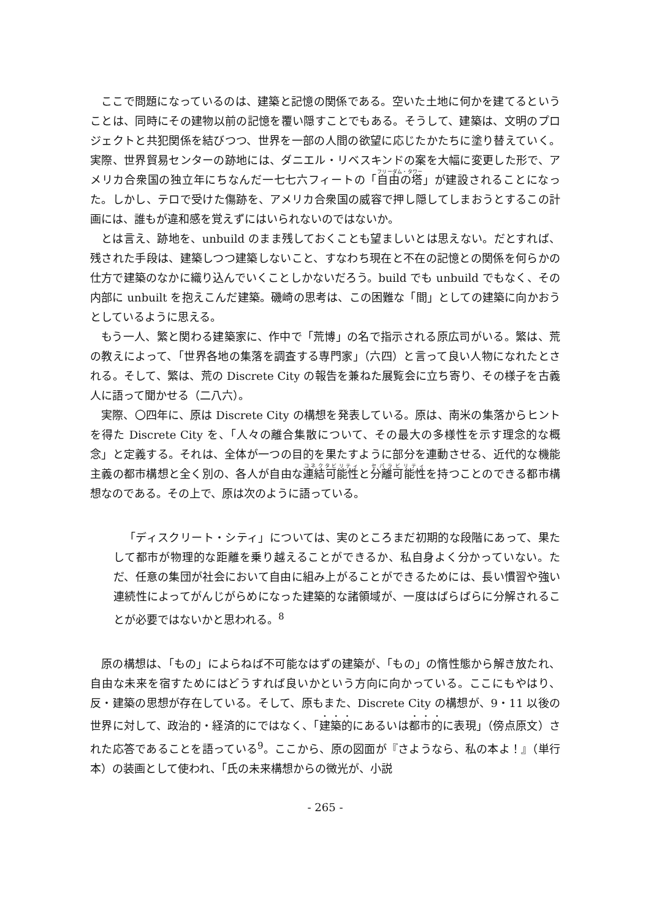ここで問題になっているのは、建築と記憶の関係である。空いた土地に何かを建てるということは、同時にその建物以前の記憶を覆い隠すことでもある。そうして、建築は、文明のプロジェクトと共犯関係を結びつつ、世界を一部の人間の欲望に応じたかたちに塗り替えていく。実際、世界貿易センターの跡地には、ダニエル・リベスキンドの案を大幅に変更した形で、アメリカ合衆国の独立年にちなんだ一七七六フィートの「自由の塔」が建設されることになった。しかし、テロで受けた傷跡を、アメリカ合衆国の威容で押し隠してしまおうとするこの計画には、誰もが違和感を覚えずにはいられないのではないか。
とは言え、跡地を、unbuild のまま残しておくことも望ましいとは思えない。だとすれば、残された手段は、建築しつつ建築しないこと、すなわち現在と不在の記憶との関係を何らかの仕方で建築のなかに織り込んでいくことしかないだろう。build でも unbuild でもなく、その内部に unbuilt を抱えこんだ建築。磯崎の思考は、この困難な「間」としての建築に向かおうとしているように思える。
もう一人、繁と関わる建築家に、作中で「荒博」の名で指示される原広司がいる。繁は、荒の教えによって、「世界各地の集落を調査する専門家」（六四）と言って良い人物になれたとされる。そして、繁は、荒の Discrete City の報告を兼ねた展覧会に立ち寄り、その様子を古義人に語って聞かせる（二八六）。
実際、〇四年に、原は Discrete City の構想を発表している。原は、南米の集落からヒントを得た Discrete City を、「人々の離合集散について、その最大の多様性を示す理念的な概念」と定義する。それは、全体が一つの目的を果たすように部分を連動させる、近代的な機能主義の都市構想と全く別の、各人が自由な連結可能性と分離可能性を持つことのできる都市構想なのである。その上で、原は次のように語っている。
「ディスクリート・シティ」については、実のところまだ初期的な段階にあって、果たして都市が物理的な距離を乗り越えることができるか、私自身よく分かっていない。ただ、任意の集団が社会において自由に組み上がることができるためには、長い慣習や強い連続性によってがんじがらめになった建築的な諸領域が、一度はばらばらに分解されることが必要ではないかと思われる。<sup>8</sup>
原の構想は、「もの」によらねば不可能なはずの建築が、「もの」の惰性態から解き放たれ、自由な未来を宿すためにはどうすれば良いかという方向に向かっている。ここにもやはり、反・建築の思想が存在している。そして、原もまた、Discrete City の構想が、9・11 以後の世界に対して、政治的・経済的にではなく、「建築的にあるいは都市的に表現」（傍点原文）された応答であることを語っている<sup>9</sup>。ここから、原の図面が『さようなら、私の本よ！』（単行本）の装画として使われ、「氏の未来構想からの微光が、小説
- 265 -